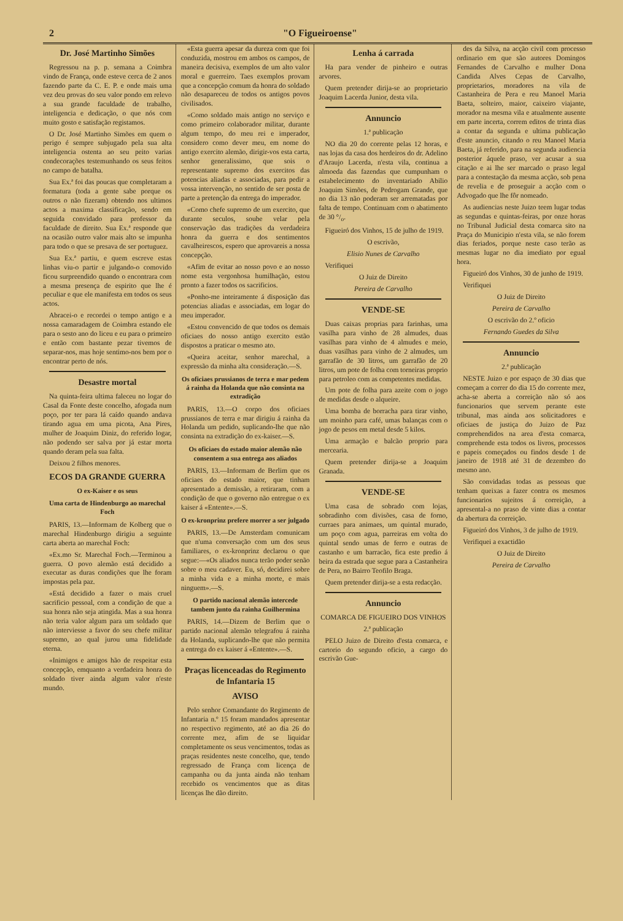2 "O Figueiroense"
Dr. José Martinho Simões
Regressou na p. p. semana a Coimbra vindo de França, onde esteve cerca de 2 anos fazendo parte da C. E. P. e onde mais uma vez deu provas do seu valor pondo em relevo a sua grande faculdade de trabalho, inteligencia e dedicação, o que nós com muito gosto e satisfação registamos.
O Dr. José Martinho Simões em quem o perigo é sempre subjugado pela sua alta inteligencia ostenta ao seu peito varias condecorações testemunhando os seus feitos no campo de batalha.
Sua Ex.ª foi das poucas que completaram a formatura (toda a gente sabe porque os outros o não fizeram) obtendo nos ultimos actos a maxima classificação, sendo em seguida convidado para professor da faculdade de direito. Sua Ex.ª responde que na ocasião outro valor mais alto se impunha para todo o que se presava de ser portuguez.
Sua Ex.ª partiu, e quem escreve estas linhas viu-o partir e julgando-o comovido ficou surpreendido quando o encontrara com a mesma presença de espirito que lhe é peculiar e que ele manifesta em todos os seus actos.
Abracei-o e recordei o tempo antigo e a nossa camaradagem de Coimbra estando ele para o sesto ano do liceu e eu para o primeiro e então com bastante pezar tivemos de separar-nos, mas hoje sentimo-nos bem por o encontrar perto de nós.
Desastre mortal
Na quinta-feira ultima faleceu no logar do Casal da Fonte deste concelho, afogada num poço, por ter para lá caído quando andava tirando agua em uma picota, Ana Pires, mulher de Joaquim Diniz, do referido logar, não podendo ser salva por já estar morta quando deram pela sua falta.
Deixou 2 filhos menores.
ECOS DA GRANDE GUERRA
O ex-Kaiser e os seus
Uma carta de Hindenburgo ao marechal Foch
PARIS, 13.—Informam de Kolberg que o marechal Hindenburgo dirigiu a seguinte carta aberta ao marechal Foch:
«Ex.mo Sr. Marechal Foch.—Terminou a guerra. O povo alemão está decidido a executar as duras condições que lhe foram impostas pela paz.
«Está decidido a fazer o mais cruel sacrificio pessoal, com a condição de que a sua honra não seja atingida. Mas a sua honra não teria valor algum para um soldado que não interviesse a favor do seu chefe militar supremo, ao qual jurou uma fidelidade eterna.
«Inimigos e amigos hão de respeitar esta concepção, emquanto a verdadeira honra do soldado tiver ainda algum valor n'este mundo.
«Esta guerra apesar da dureza com que foi conduzida, mostrou em ambos os campos, de maneira decisiva, exemplos de um alto valor moral e guerreiro. Taes exemplos provam que a concepção comum da honra do soldado não desapareceu de todos os antigos povos civilisados.
«Como soldado mais antigo no serviço e como primeiro colaborador militar, durante algum tempo, do meu rei e imperador, considero como dever meu, em nome do antigo exercito alemão, dirigir-vos esta carta, senhor generalissimo, que sois o representante supremo dos exercitos das potencias aliadas e associadas, para pedir a vossa intervenção, no sentido de ser posta de parte a pretenção da entrega do imperador.
«Como chefe supremo de um exercito, que durante seculos, soube velar pela conservação das tradições da verdadeira honra da guerra e dos sentimentos cavalheirescos, espero que aprovareis a nossa concepção.
«Afim de evitar ao nosso povo e ao nosso nome esta vergonhosa humilhação, estou pronto a fazer todos os sacrificios.
«Ponho-me inteiramente á disposição das potencias aliadas e associadas, em logar do meu imperador.
«Estou convencido de que todos os demais oficiaes do nosso antigo exercito estão dispostos a praticar o mesmo ato.
«Queira aceitar, senhor marechal, a expressão da minha alta consideração.—S.
Os oficiaes prussianos de terra e mar pedem á rainha da Holanda que não consinta na extradição
PARIS, 13.—O corpo dos oficiaes prussianos de terra e mar dirigiu á rainha da Holanda um pedido, suplicando-lhe que não consinta na extradição do ex-kaiser.—S.
Os oficiaes do estado maior alemão não consentem a sua entrega aos aliados
PARIS, 13.—Informam de Berlim que os oficiaes do estado maior, que tinham apresentado a demissão, a retiraram, com a condição de que o governo não entregue o ex kaiser á «Entente».—S.
O ex-kronprinz prefere morrer a ser julgado
PARIS, 13.—De Amsterdam comunicam que n'uma conversação com um dos seus familiares, o ex-kronprinz declarou o que segue:—«Os aliados nunca terão poder senão sobre o meu cadaver. Eu, só, decidirei sobre a minha vida e a minha morte, e mais ninguem».—S.
O partido nacional alemão intercede tambem junto da rainha Guilhermina
PARIS, 14.—Dizem de Berlim que o partido nacional alemão telegrafou á rainha da Holanda, suplicando-lhe que não permita a entrega do ex kaiser á «Entente».—S.
Praças licenceadas do Regimento de Infantaria 15
AVISO
Pelo senhor Comandante do Regimento de Infantaria n.º 15 foram mandados apresentar no respectivo regimento, até ao dia 26 do corrente mez, afim de se liquidar completamente os seus vencimentos, todas as praças residentes neste concelho, que, tendo regressado de França com licença de campanha ou da junta ainda não tenham recebido os vencimentos que as ditas licenças lhe dão direito.
Lenha á carrada
Ha para vender de pinheiro e outras arvores.
Quem pretender dirija-se ao proprietario Joaquim Lacerda Junior, desta vila.
Annuncio
1.ª publicação
NO dia 20 do corrente pelas 12 horas, e nas lojas da casa dos herdeiros do dr. Adelino d'Araujo Lacerda, n'esta vila, continua a almoeda das fazendas que cumpunham o estabelecimento do inventariado Abilio Joaquim Simões, de Pedrogam Grande, que no dia 13 não poderam ser arrematadas por falta de tempo. Continuam com o abatimento de 30 °/<sub>o</sub>.
Figueiró dos Vinhos, 15 de julho de 1919.
O escrivão,
Elisio Nunes de Carvalho
Verifiquei
O Juiz de Direito
Pereira de Carvalho
VENDE-SE
Duas caixas proprias para farinhas, uma vasilha para vinho de 28 almudes, duas vasilhas para vinho de 4 almudes e meio, duas vasilhas para vinho de 2 almudes, um garrafão de 30 litros, um garrafão de 20 litros, um pote de folha com torneiras proprio para petroleo com as competentes medidas.
Um pote de folha para azeite com o jogo de medidas desde o alqueire.
Uma bomba de borracha para tirar vinho, um moinho para café, umas balanças com o jogo de pesos em metal desde 5 kilos.
Uma armação e balcão proprio para mercearia.
Quem pretender dirija-se a Joaquim Granada.
VENDE-SE
Uma casa de sobrado com lojas, sobradinho com divisões, casa de forno, curraes para animaes, um quintal murado, um poço com agua, parreiras em volta do quintal sendo umas de ferro e outras de castanho e um barracão, fica este predio á beira da estrada que segue para a Castanheira de Pera, no Bairro Teofilo Braga.
Quem pretender dirija-se a esta redacção.
Annuncio
COMARCA DE FIGUEIRO DOS VINHOS
2.ª publicação
PELO Juizo de Direito d'esta comarca, e cartorio do segundo oficio, a cargo do escrivão Gue-
des da Silva, na acção civil com processo ordinario em que são autores Domingos Fernandes de Carvalho e mulher Dona Candida Alves Cepas de Carvalho, proprietarios, moradores na vila de Castanheira de Pera e reu Manoel Maria Baeta, solteiro, maior, caixeiro viajante, morador na mesma vila e atualmente ausente em parte incerta, correm editos de trinta dias a contar da segunda e ultima publicação d'este anuncio, citando o reu Manoel Maria Baeta, já referido, para na segunda audiencia posterior áquele praso, ver acusar a sua citação e ai lhe ser marcado o praso legal para a contestação da mesma acção, sob pena de revelia e de proseguir a acção com o Advogado que lhe fôr nomeado.
As audiencias neste Juizo teem lugar todas as segundas e quintas-feiras, por onze horas no Tribunal Judicial desta comarca sito na Praça do Municipio n'esta vila, se não forem dias feriados, porque neste caso terão as mesmas lugar no dia imediato por egual hora.
Figueiró dos Vinhos, 30 de junho de 1919.
Verifiquei
O Juiz de Direito
Pereira de Carvalho
O escrivão do 2.º oficio
Fernando Guedes da Silva
Annuncio
2.ª publicação
NESTE Juizo e por espaço de 30 dias que começam a correr do dia 15 do corrente mez, acha-se aberta a correição não só aos funcionarios que servem perante este tribunal, mas ainda aos solicitadores e oficiaes de justiça do Juizo de Paz comprehendidos na area d'esta comarca, comprehende esta todos os livros, processos e papeis começados ou findos desde 1 de janeiro de 1918 até 31 de dezembro do mesmo ano.
São convidadas todas as pessoas que tenham queixas a fazer contra os mesmos funcionarios sujeitos á correição, a apresental-a no praso de vinte dias a contar da abertura da correição.
Figueiró dos Vinhos, 3 de julho de 1919.
Verifiquei a exactidão
O Juiz de Direito
Pereira de Carvalho